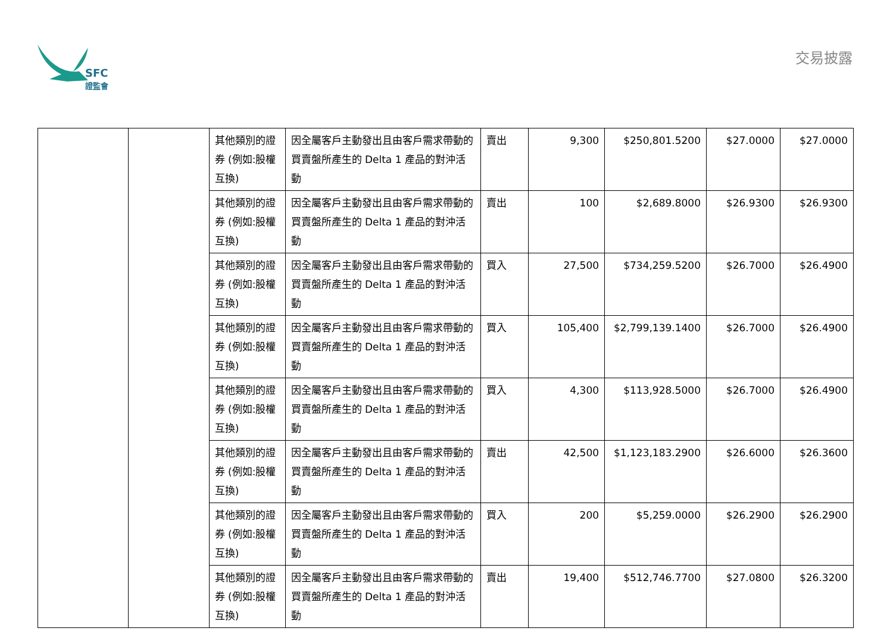SFC
證監會
交易披露
| | | 其他類別的證券 (例如:股權互換) | 因全屬客戶主動發出且由客戶需求帶動的買賣盤所產生的 Delta 1 產品的對沖活動 | 賣出 | 9,300 | $250,801.5200 | $27.0000 | $27.0000 |
| | | 其他類別的證券 (例如:股權互換) | 因全屬客戶主動發出且由客戶需求帶動的買賣盤所產生的 Delta 1 產品的對沖活動 | 賣出 | 100 | $2,689.8000 | $26.9300 | $26.9300 |
| | | 其他類別的證券 (例如:股權互換) | 因全屬客戶主動發出且由客戶需求帶動的買賣盤所產生的 Delta 1 產品的對沖活動 | 買入 | 27,500 | $734,259.5200 | $26.7000 | $26.4900 |
| | | 其他類別的證券 (例如:股權互換) | 因全屬客戶主動發出且由客戶需求帶動的買賣盤所產生的 Delta 1 產品的對沖活動 | 買入 | 105,400 | $2,799,139.1400 | $26.7000 | $26.4900 |
| | | 其他類別的證券 (例如:股權互換) | 因全屬客戶主動發出且由客戶需求帶動的買賣盤所產生的 Delta 1 產品的對沖活動 | 買入 | 4,300 | $113,928.5000 | $26.7000 | $26.4900 |
| | | 其他類別的證券 (例如:股權互換) | 因全屬客戶主動發出且由客戶需求帶動的買賣盤所產生的 Delta 1 產品的對沖活動 | 賣出 | 42,500 | $1,123,183.2900 | $26.6000 | $26.3600 |
| | | 其他類別的證券 (例如:股權互換) | 因全屬客戶主動發出且由客戶需求帶動的買賣盤所產生的 Delta 1 產品的對沖活動 | 買入 | 200 | $5,259.0000 | $26.2900 | $26.2900 |
| | | 其他類別的證券 (例如:股權互換) | 因全屬客戶主動發出且由客戶需求帶動的買賣盤所產生的 Delta 1 產品的對沖活動 | 賣出 | 19,400 | $512,746.7700 | $27.0800 | $26.3200 |